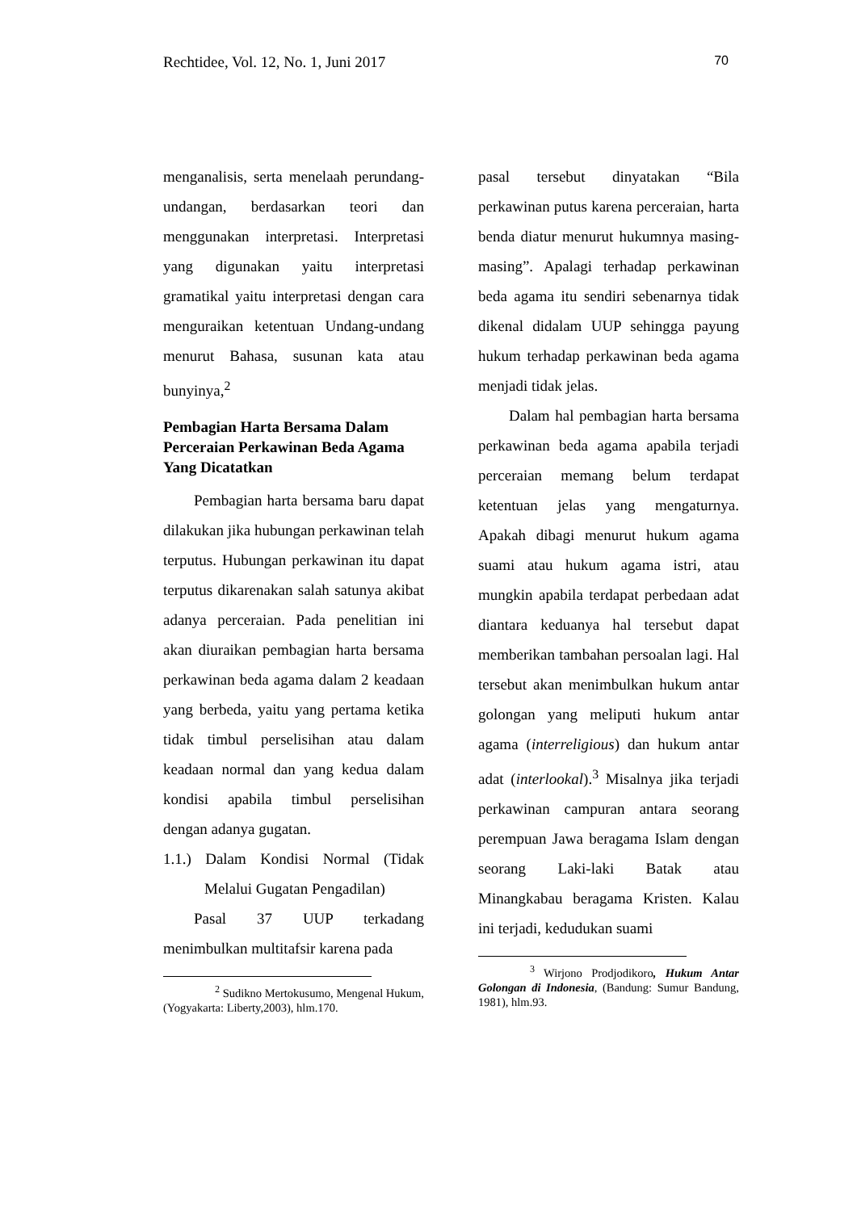Rechtidee, Vol. 12, No. 1, Juni 2017 70
menganalisis, serta menelaah perundang-undangan, berdasarkan teori dan menggunakan interpretasi. Interpretasi yang digunakan yaitu interpretasi gramatikal yaitu interpretasi dengan cara menguraikan ketentuan Undang-undang menurut Bahasa, susunan kata atau bunyinya,<sup>2</sup>
Pembagian Harta Bersama Dalam Perceraian Perkawinan Beda Agama Yang Dicatatkan
Pembagian harta bersama baru dapat dilakukan jika hubungan perkawinan telah terputus. Hubungan perkawinan itu dapat terputus dikarenakan salah satunya akibat adanya perceraian. Pada penelitian ini akan diuraikan pembagian harta bersama perkawinan beda agama dalam 2 keadaan yang berbeda, yaitu yang pertama ketika tidak timbul perselisihan atau dalam keadaan normal dan yang kedua dalam kondisi apabila timbul perselisihan dengan adanya gugatan.
1.1.) Dalam Kondisi Normal (Tidak Melalui Gugatan Pengadilan)
Pasal 37 UUP terkadang menimbulkan multitafsir karena pada
<sup>2</sup> Sudikno Mertokusumo, Mengenal Hukum, (Yogyakarta: Liberty,2003), hlm.170.
pasal tersebut dinyatakan “Bila perkawinan putus karena perceraian, harta benda diatur menurut hukumnya masing-masing”. Apalagi terhadap perkawinan beda agama itu sendiri sebenarnya tidak dikenal didalam UUP sehingga payung hukum terhadap perkawinan beda agama menjadi tidak jelas.
Dalam hal pembagian harta bersama perkawinan beda agama apabila terjadi perceraian memang belum terdapat ketentuan jelas yang mengaturnya. Apakah dibagi menurut hukum agama suami atau hukum agama istri, atau mungkin apabila terdapat perbedaan adat diantara keduanya hal tersebut dapat memberikan tambahan persoalan lagi. Hal tersebut akan menimbulkan hukum antar golongan yang meliputi hukum antar agama (interreligious) dan hukum antar adat (interlookal).<sup>3</sup> Misalnya jika terjadi perkawinan campuran antara seorang perempuan Jawa beragama Islam dengan seorang Laki-laki Batak atau Minangkabau beragama Kristen. Kalau ini terjadi, kedudukan suami
<sup>3</sup> Wirjono Prodjodikoro, Hukum Antar Golongan di Indonesia, (Bandung: Sumur Bandung, 1981), hlm.93.